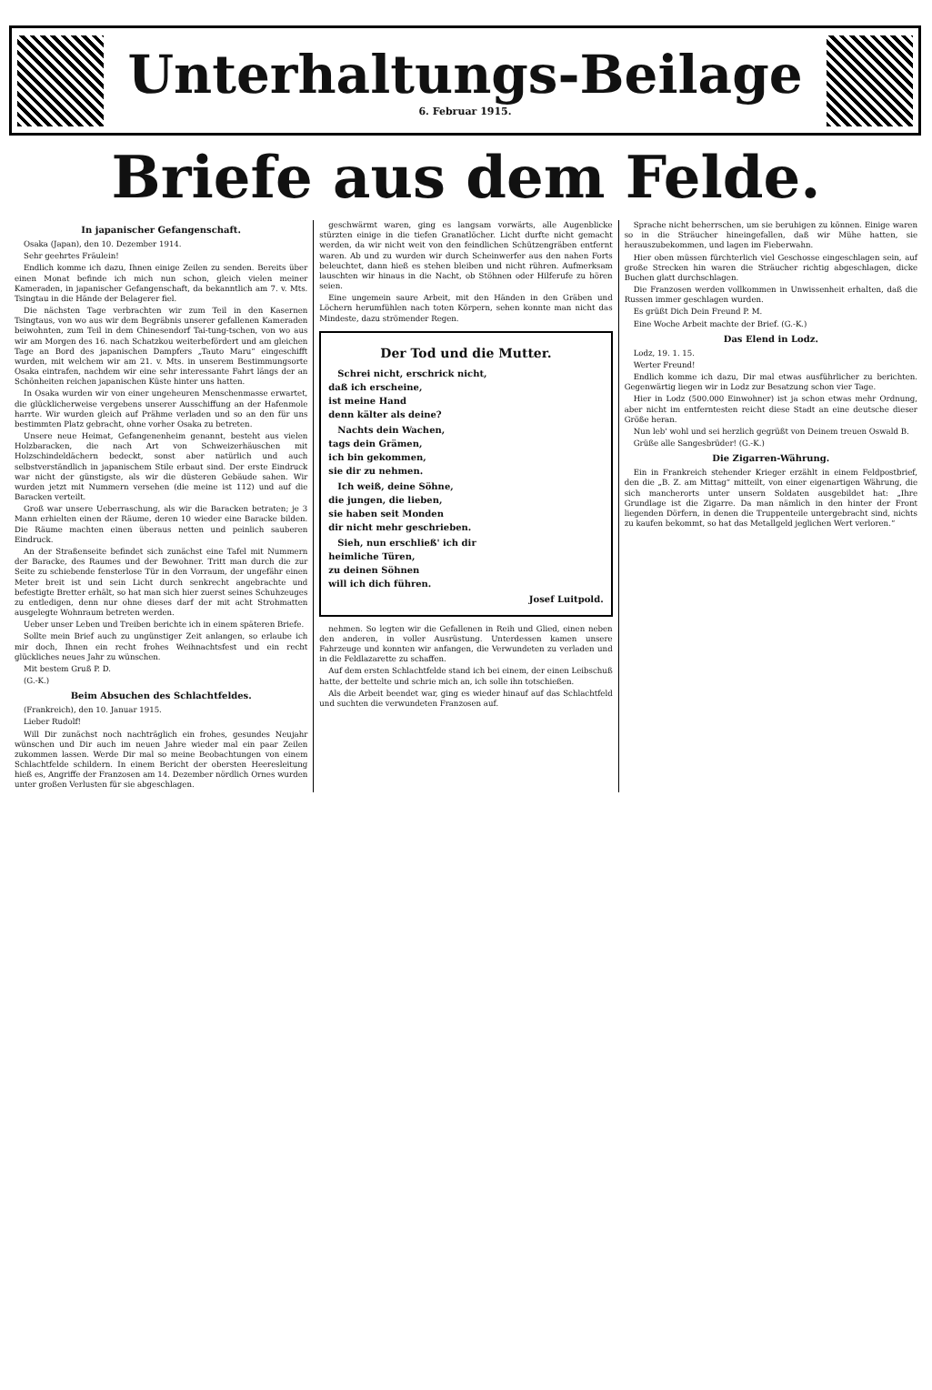Unterhaltungs-Beilage
6. Februar 1915.
Briefe aus dem Felde.
In japanischer Gefangenschaft.
Osaka (Japan), den 10. Dezember 1914.
Sehr geehrtes Fräulein!
Endlich komme ich dazu, Ihnen einige Zeilen zu senden. Bereits über einen Monat befinde ich mich nun schon, gleich vielen meiner Kameraden, in japanischer Gefangenschaft, da bekanntlich am 7. v. Mts. Tsingtau in die Hände der Belagerer fiel.
Die nächsten Tage verbrachten wir zum Teil in den Kasernen Tsingtaus, von wo aus wir dem Begräbnis unserer gefallenen Kameraden beiwohnten, zum Teil in dem Chinesendorf Tai-tung-tschen, von wo aus wir am Morgen des 16. nach Schatzkou weiterbefördert und am gleichen Tage an Bord des japanischen Dampfers „Tauto Maru“ eingeschifft wurden, mit welchem wir am 21. v. Mts. in unserem Bestimmungsorte Osaka eintrafen, nachdem wir eine sehr interessante Fahrt längs der an Schönheiten reichen japanischen Küste hinter uns hatten.
In Osaka wurden wir von einer ungeheuren Menschenmasse erwartet, die glücklicherweise vergebens unserer Ausschiffung an der Hafenmole harrte. Wir wurden gleich auf Prähme verladen und so an den für uns bestimmten Platz gebracht, ohne vorher Osaka zu betreten.
Unsere neue Heimat, Gefangenenheim genannt, besteht aus vielen Holzbaracken, die nach Art von Schweizerhäuschen mit Holzschindeldächern bedeckt, sonst aber natürlich und auch selbstverständlich in japanischem Stile erbaut sind. Der erste Eindruck war nicht der günstigste, als wir die düsteren Gebäude sahen. Wir wurden jetzt mit Nummern versehen (die meine ist 112) und auf die Baracken verteilt.
Groß war unsere Ueberraschung, als wir die Baracken betraten; je 3 Mann erhielten einen der Räume, deren 10 wieder eine Baracke bilden. Die Räume machten einen überaus netten und peinlich sauberen Eindruck.
An der Straßenseite befindet sich zunächst eine Tafel mit Nummern der Baracke, des Raumes und der Bewohner. Tritt man durch die zur Seite zu schiebende fensterlose Tür in den Vorraum, der ungefähr einen Meter breit ist und sein Licht durch senkrecht angebrachte und befestigte Bretter erhält, so hat man sich hier zuerst seines Schuhzeuges zu entledigen, denn nur ohne dieses darf der mit acht Strohmatten ausgelegte Wohnraum betreten werden.
Ueber unser Leben und Treiben berichte ich in einem späteren Briefe.
Sollte mein Brief auch zu ungünstiger Zeit anlangen, so erlaube ich mir doch, Ihnen ein recht frohes Weihnachtsfest und ein recht glückliches neues Jahr zu wünschen.
Mit bestem Gruß P. D.
(G.-K.)
Beim Absuchen des Schlachtfeldes.
(Frankreich), den 10. Januar 1915.
Lieber Rudolf!
Will Dir zunächst noch nachträglich ein frohes, gesundes Neujahr wünschen und Dir auch im neuen Jahre wieder mal ein paar Zeilen zukommen lassen. Werde Dir mal so meine Beobachtungen von einem Schlachtfelde schildern. In einem Bericht der obersten Heeresleitung hieß es, Angriffe der Franzosen am 14. Dezember nördlich Ornes wurden unter großen Verlusten für sie abgeschlagen.
geschwärmt waren, ging es langsam vorwärts, alle Augenblicke stürzten einige in die tiefen Granatlöcher. Licht durfte nicht gemacht werden, da wir nicht weit von den feindlichen Schützengräben entfernt waren. Ab und zu wurden wir durch Scheinwerfer aus den nahen Forts beleuchtet, dann hieß es stehen bleiben und nicht rühren. Aufmerksam lauschten wir hinaus in die Nacht, ob Stöhnen oder Hilferufe zu hören seien.
Eine ungemein saure Arbeit, mit den Händen in den Gräben und Löchern herumfühlen nach toten Körpern, sehen konnte man nicht das Mindeste, dazu strömender Regen.
Der Tod und die Mutter.
Schrei nicht, erschrick nicht,
daß ich erscheine,
ist meine Hand
denn kälter als deine?
Nachts dein Wachen,
tags dein Grämen,
ich bin gekommen,
sie dir zu nehmen.
Ich weiß, deine Söhne,
die jungen, die lieben,
sie haben seit Monden
dir nicht mehr geschrieben.
Sieh, nun erschließ' ich dir
heimliche Türen,
zu deinen Söhnen
will ich dich führen.
Josef Luitpold.
nehmen. So legten wir die Gefallenen in Reih und Glied, einen neben den anderen, in voller Ausrüstung. Unterdessen kamen unsere Fahrzeuge und konnten wir anfangen, die Verwundeten zu verladen und in die Feldlazarette zu schaffen.
Auf dem ersten Schlachtfelde stand ich bei einem, der einen Leibschuß hatte, der bettelte und schrie mich an, ich solle ihn totschießen.
Als die Arbeit beendet war, ging es wieder hinauf auf das Schlachtfeld und suchten die verwundeten Franzosen auf.
Sprache nicht beherrschen, um sie beruhigen zu können. Einige waren so in die Sträucher hineingefallen, daß wir Mühe hatten, sie herauszubekommen, und lagen im Fieberwahn.
Hier oben müssen fürchterlich viel Geschosse eingeschlagen sein, auf große Strecken hin waren die Sträucher richtig abgeschlagen, dicke Buchen glatt durchschlagen.
Die Franzosen werden vollkommen in Unwissenheit erhalten, daß die Russen immer geschlagen wurden.
Es grüßt Dich Dein Freund P. M.
Eine Woche Arbeit machte der Brief. (G.-K.)
Das Elend in Lodz.
Lodz, 19. 1. 15.
Werter Freund!
Endlich komme ich dazu, Dir mal etwas ausführlicher zu berichten. Gegenwärtig liegen wir in Lodz zur Besatzung schon vier Tage.
Hier in Lodz (500.000 Einwohner) ist ja schon etwas mehr Ordnung, aber nicht im entferntesten reicht diese Stadt an eine deutsche dieser Größe heran.
Nun leb' wohl und sei herzlich gegrüßt von Deinem treuen Oswald B.
Grüße alle Sangesbrüder! (G.-K.)
Die Zigarren-Währung.
Ein in Frankreich stehender Krieger erzählt in einem Feldpostbrief, den die „B. Z. am Mittag“ mitteilt, von einer eigenartigen Währung, die sich mancherorts unter unsern Soldaten ausgebildet hat: „Ihre Grundlage ist die Zigarre. Da man nämlich in den hinter der Front liegenden Dörfern, in denen die Truppenteile untergebracht sind, nichts zu kaufen bekommt, so hat das Metallgeld jeglichen Wert verloren.“